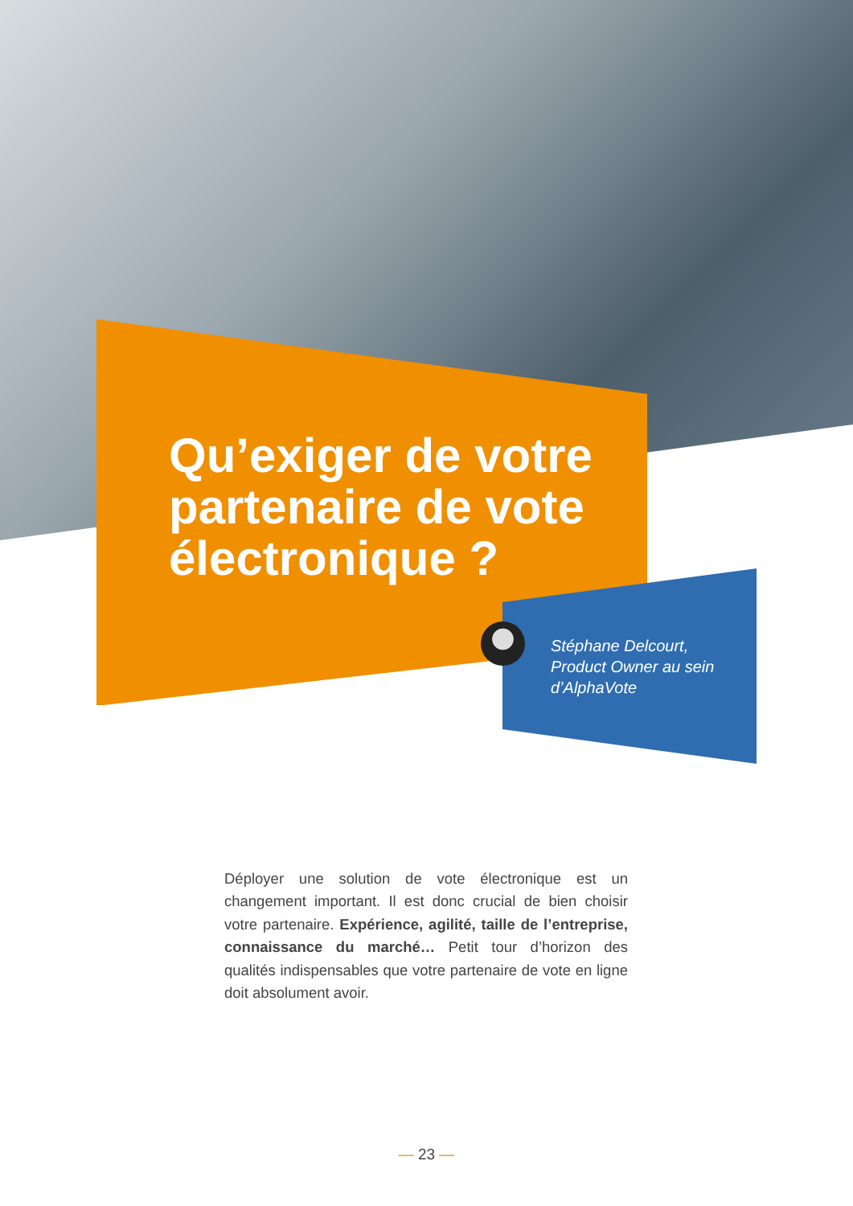Qu’exiger de votre partenaire de vote électronique ?
Stéphane Delcourt,
Product Owner au sein
d’AlphaVote
Déployer une solution de vote électronique est un changement important. Il est donc crucial de bien choisir votre partenaire. Expérience, agilité, taille de l’entreprise, connaissance du marché… Petit tour d’horizon des qualités indispensables que votre partenaire de vote en ligne doit absolument avoir.
— 23 —